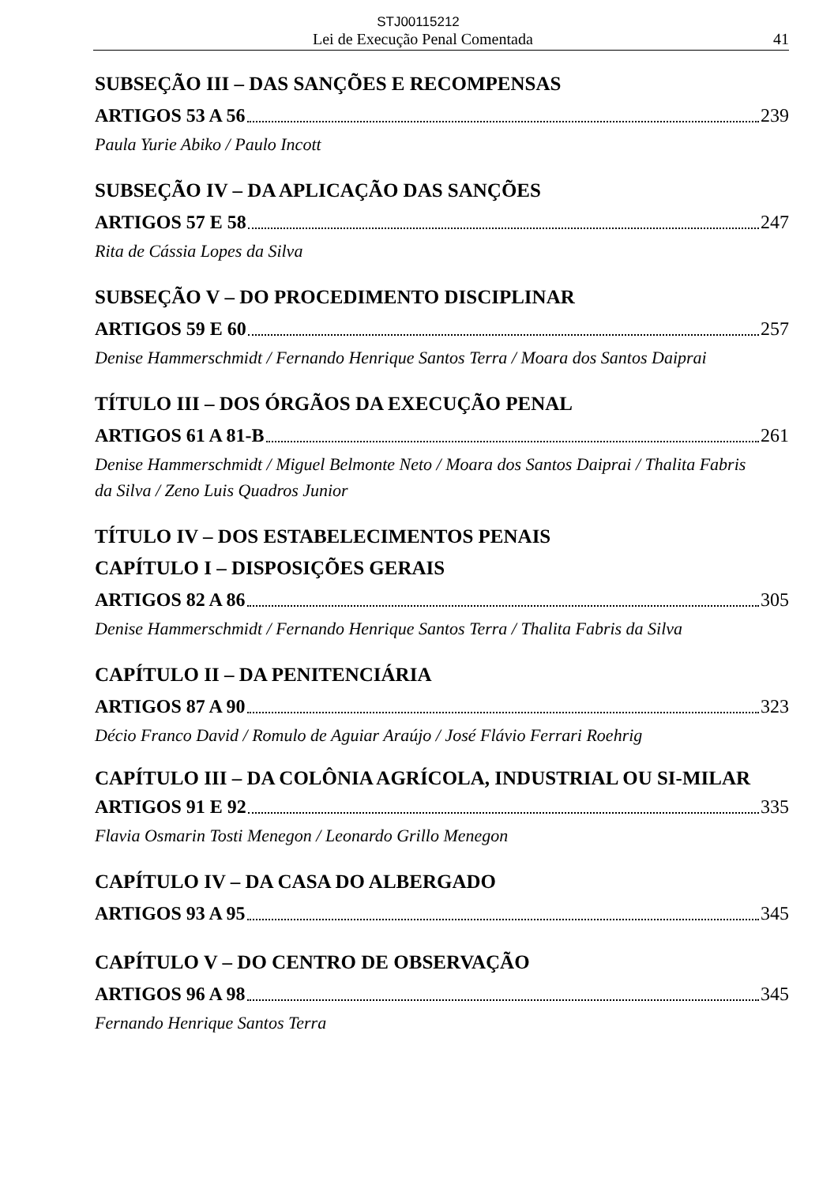STJ00115212
Lei de Execução Penal Comentada 41
SUBSEÇÃO III – DAS SANÇÕES E RECOMPENSAS
ARTIGOS 53 A 56 239
Paula Yurie Abiko / Paulo Incott
SUBSEÇÃO IV – DA APLICAÇÃO DAS SANÇÕES
ARTIGOS 57 E 58 247
Rita de Cássia Lopes da Silva
SUBSEÇÃO V – DO PROCEDIMENTO DISCIPLINAR
ARTIGOS 59 E 60 257
Denise Hammerschmidt / Fernando Henrique Santos Terra / Moara dos Santos Daiprai
TÍTULO III – DOS ÓRGÃOS DA EXECUÇÃO PENAL
ARTIGOS 61 A 81-B 261
Denise Hammerschmidt / Miguel Belmonte Neto / Moara dos Santos Daiprai / Thalita Fabris da Silva / Zeno Luis Quadros Junior
TÍTULO IV – DOS ESTABELECIMENTOS PENAIS
CAPÍTULO I – DISPOSIÇÕES GERAIS
ARTIGOS 82 A 86 305
Denise Hammerschmidt / Fernando Henrique Santos Terra / Thalita Fabris da Silva
CAPÍTULO II – DA PENITENCIÁRIA
ARTIGOS 87 A 90 323
Décio Franco David / Romulo de Aguiar Araújo / José Flávio Ferrari Roehrig
CAPÍTULO III – DA COLÔNIA AGRÍCOLA, INDUSTRIAL OU SI-MILAR
ARTIGOS 91 E 92 335
Flavia Osmarin Tosti Menegon / Leonardo Grillo Menegon
CAPÍTULO IV – DA CASA DO ALBERGADO
ARTIGOS 93 A 95 345
CAPÍTULO V – DO CENTRO DE OBSERVAÇÃO
ARTIGOS 96 A 98 345
Fernando Henrique Santos Terra